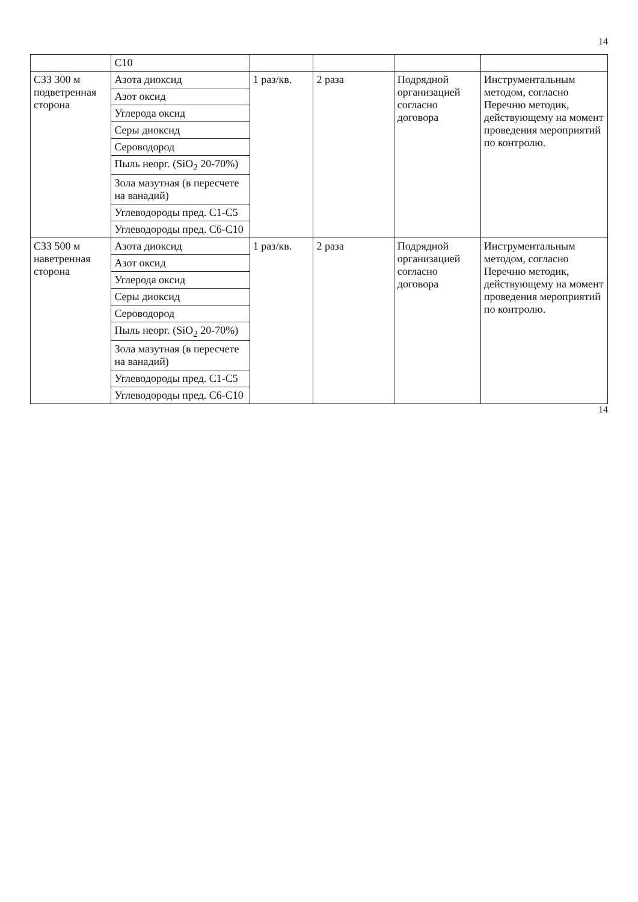14
| | С10 | | | | |
| СЗЗ 300 м подветренная сторона | Азота диоксид | 1 раз/кв. | 2 раза | Подрядной организацией согласно договора | Инструментальным методом, согласно Перечню методик, действующему на момент проведения мероприятий по контролю. |
| | Азот оксид | | | | |
| | Углерода оксид | | | | |
| | Серы диоксид | | | | |
| | Сероводород | | | | |
| | Пыль неорг. (SiO<sub>2</sub> 20-70%) | | | | |
| | Зола мазутная (в пересчете на ванадий) | | | | |
| | Углеводороды пред. С1-С5 | | | | |
| | Углеводороды пред. С6-С10 | | | | |
| СЗЗ 500 м наветренная сторона | Азота диоксид | 1 раз/кв. | 2 раза | Подрядной организацией согласно договора | Инструментальным методом, согласно Перечню методик, действующему на момент проведения мероприятий по контролю. |
| | Азот оксид | | | | |
| | Углерода оксид | | | | |
| | Серы диоксид | | | | |
| | Сероводород | | | | |
| | Пыль неорг. (SiO<sub>2</sub> 20-70%) | | | | |
| | Зола мазутная (в пересчете на ванадий) | | | | |
| | Углеводороды пред. С1-С5 | | | | |
| | Углеводороды пред. С6-С10 | | | | |
14